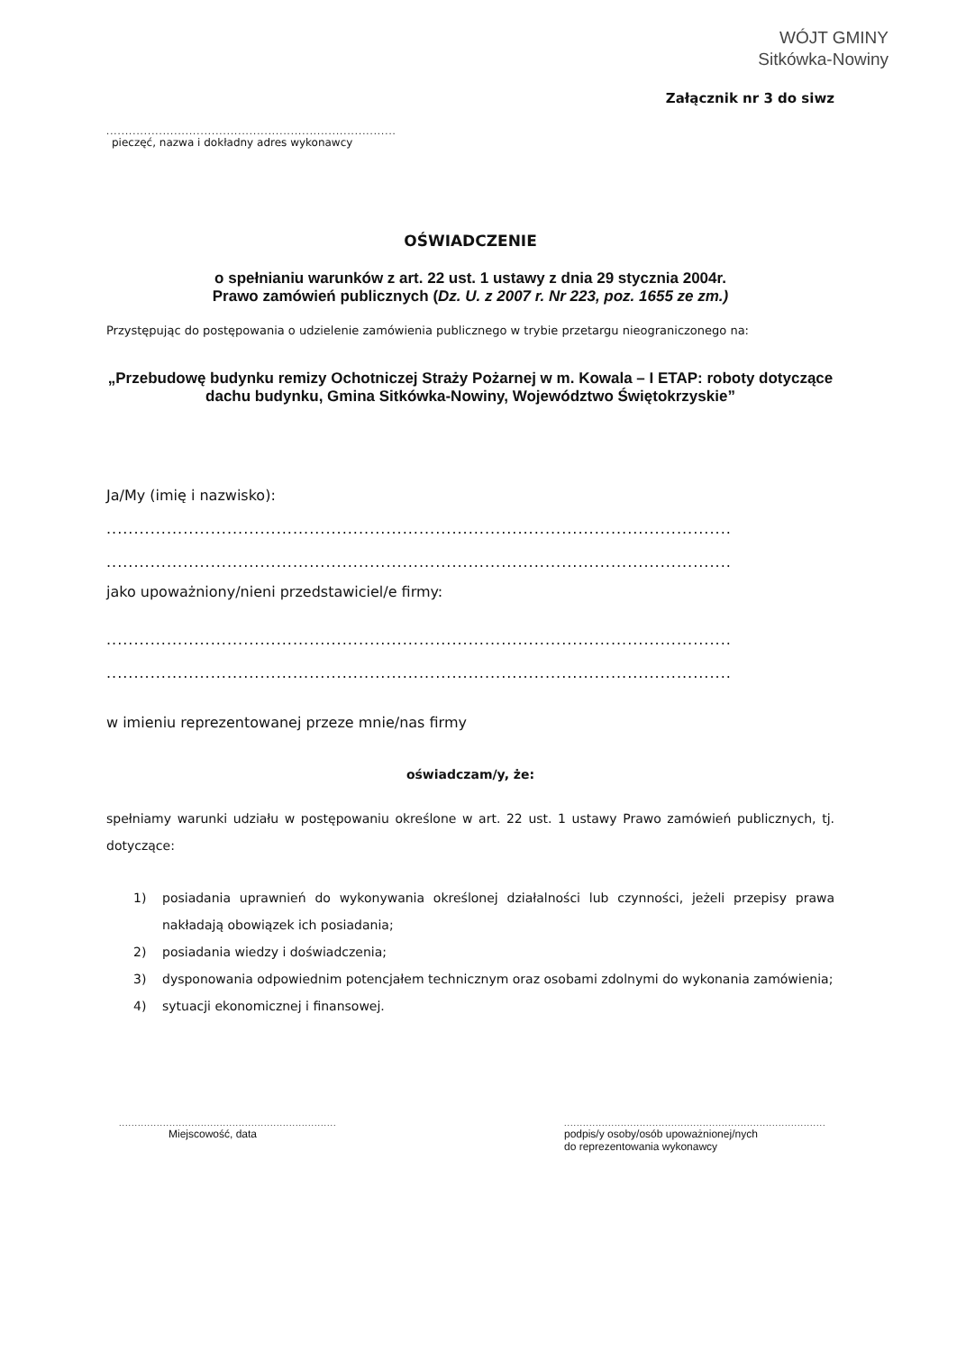WÓJT GMINY
Sitkówka-Nowiny
Załącznik nr 3 do siwz
.......................................................................................
pieczęć, nazwa i dokładny adres wykonawcy
OŚWIADCZENIE
o spełnianiu warunków z art. 22 ust. 1 ustawy z dnia 29 stycznia 2004r.
Prawo zamówień publicznych (Dz. U. z 2007 r. Nr 223, poz. 1655 ze zm.)
Przystępując do postępowania o udzielenie zamówienia publicznego w trybie przetargu nieograniczonego na:
„Przebudowę budynku remizy Ochotniczej Straży Pożarnej w m. Kowala – I ETAP: roboty dotyczące dachu budynku, Gmina Sitkówka-Nowiny, Województwo Świętokrzyskie”
Ja/My (imię i nazwisko):
..................................................................................................................
..................................................................................................................
jako upoważniony/nieni przedstawiciel/e firmy:
..................................................................................................................
..................................................................................................................
w imieniu reprezentowanej przeze mnie/nas firmy
oświadczam/y, że:
spełniamy warunki udziału w postępowaniu określone w art. 22 ust. 1 ustawy Prawo zamówień publicznych, tj. dotyczące:
1) posiadania uprawnień do wykonywania określonej działalności lub czynności, jeżeli przepisy prawa nakładają obowiązek ich posiadania;
2) posiadania wiedzy i doświadczenia;
3) dysponowania odpowiednim potencjałem technicznym oraz osobami zdolnymi do wykonania zamówienia;
4) sytuacji ekonomicznej i finansowej.
..........................................................................
Miejscowość, data
..........................................................................................
podpis/y osoby/osób upoważnionej/nych
do reprezentowania wykonawcy